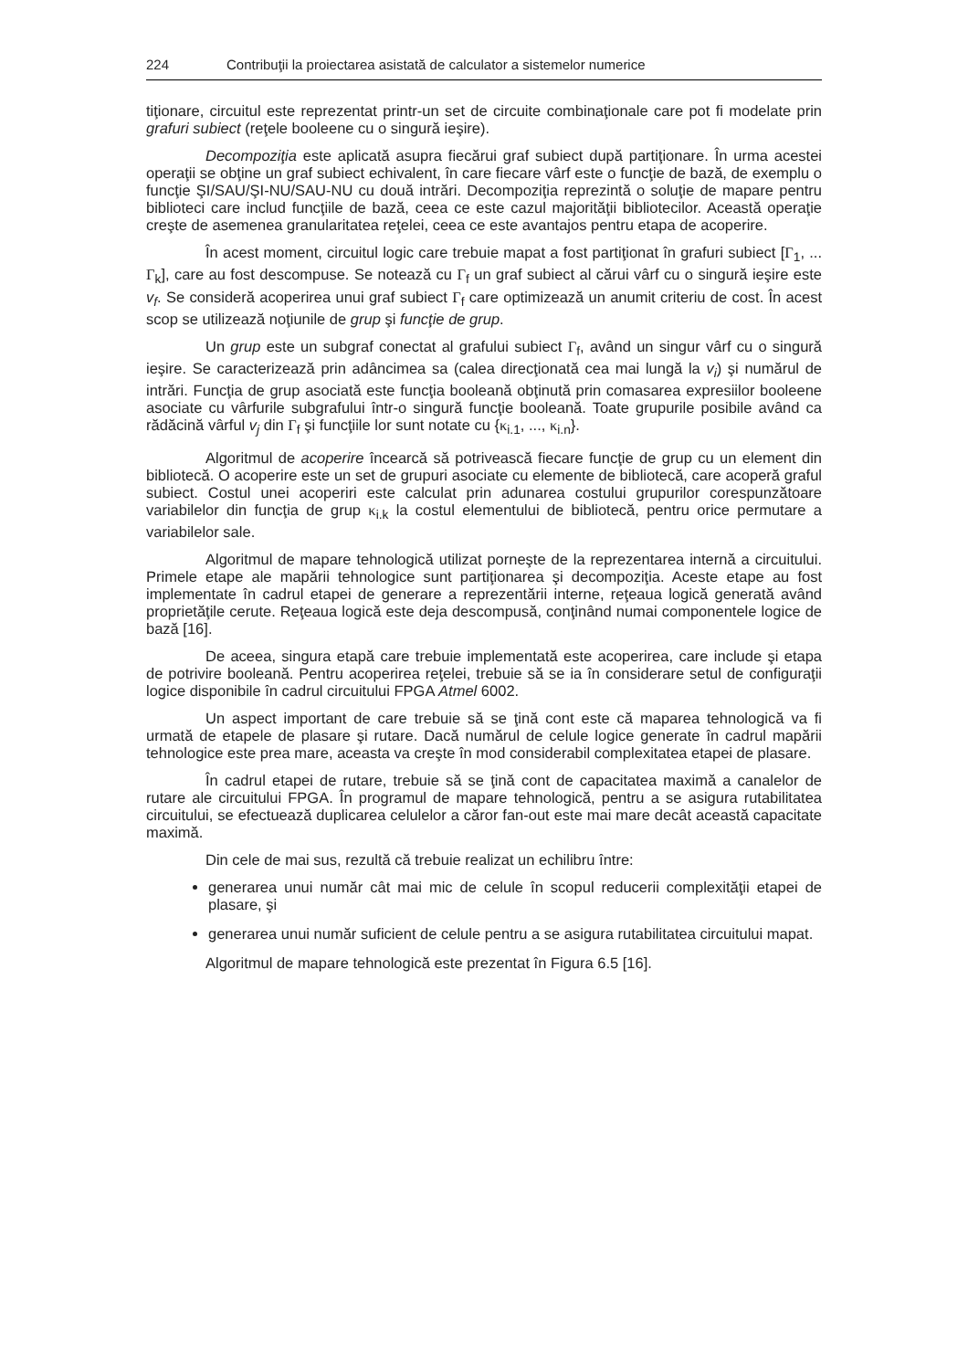224 Contribuţii la proiectarea asistată de calculator a sistemelor numerice
tiţionare, circuitul este reprezentat printr-un set de circuite combinaţionale care pot fi modelate prin grafuri subiect (reţele booleene cu o singură ieşire).
Decompoziţia este aplicată asupra fiecărui graf subiect după partiţionare. În urma acestei operaţii se obţine un graf subiect echivalent, în care fiecare vârf este o funcţie de bază, de exemplu o funcţie ŞI/SAU/ŞI-NU/SAU-NU cu două intrări. Decompoziţia reprezintă o soluţie de mapare pentru biblioteci care includ funcţiile de bază, ceea ce este cazul majorităţii bibliotecilor. Această operaţie creşte de asemenea granularitatea reţelei, ceea ce este avantajos pentru etapa de acoperire.
În acest moment, circuitul logic care trebuie mapat a fost partiţionat în grafuri subiect [Γ<sub>1</sub>, ... Γ<sub>k</sub>], care au fost descompuse. Se notează cu Γ<sub>f</sub> un graf subiect al cărui vârf cu o singură ieşire este v<sub>f</sub>. Se consideră acoperirea unui graf subiect Γ<sub>f</sub> care optimizează un anumit criteriu de cost. În acest scop se utilizează noţiunile de grup şi funcţie de grup.
Un grup este un subgraf conectat al grafului subiect Γ<sub>f</sub>, având un singur vârf cu o singură ieşire. Se caracterizează prin adâncimea sa (calea direcţionată cea mai lungă la v<sub>i</sub>) şi numărul de intrări. Funcţia de grup asociată este funcţia booleană obţinută prin comasarea expresiilor booleene asociate cu vârfurile subgrafului într-o singură funcţie booleană. Toate grupurile posibile având ca rădăcină vârful v<sub>j</sub> din Γ<sub>f</sub> şi funcţiile lor sunt notate cu {κ<sub>i.1</sub>, ..., κ<sub>i.n</sub>}.
Algoritmul de acoperire încearcă să potrivească fiecare funcţie de grup cu un element din bibliotecă. O acoperire este un set de grupuri asociate cu elemente de bibliotecă, care acoperă graful subiect. Costul unei acoperiri este calculat prin adunarea costului grupurilor corespunzătoare variabilelor din funcţia de grup κ<sub>i.k</sub> la costul elementului de bibliotecă, pentru orice permutare a variabilelor sale.
Algoritmul de mapare tehnologică utilizat porneşte de la reprezentarea internă a circuitului. Primele etape ale mapării tehnologice sunt partiţionarea şi decompoziţia. Aceste etape au fost implementate în cadrul etapei de generare a reprezentării interne, reţeaua logică generată având proprietăţile cerute. Reţeaua logică este deja descompusă, conţinând numai componentele logice de bază [16].
De aceea, singura etapă care trebuie implementată este acoperirea, care include şi etapa de potrivire booleană. Pentru acoperirea reţelei, trebuie să se ia în considerare setul de configuraţii logice disponibile în cadrul circuitului FPGA Atmel 6002.
Un aspect important de care trebuie să se ţină cont este că maparea tehnologică va fi urmată de etapele de plasare şi rutare. Dacă numărul de celule logice generate în cadrul mapării tehnologice este prea mare, aceasta va creşte în mod considerabil complexitatea etapei de plasare.
În cadrul etapei de rutare, trebuie să se ţină cont de capacitatea maximă a canalelor de rutare ale circuitului FPGA. În programul de mapare tehnologică, pentru a se asigura rutabilitatea circuitului, se efectuează duplicarea celulelor a căror fan-out este mai mare decât această capacitate maximă.
Din cele de mai sus, rezultă că trebuie realizat un echilibru între:
generarea unui număr cât mai mic de celule în scopul reducerii complexităţii etapei de plasare, şi
generarea unui număr suficient de celule pentru a se asigura rutabilitatea circuitului mapat.
Algoritmul de mapare tehnologică este prezentat în Figura 6.5 [16].